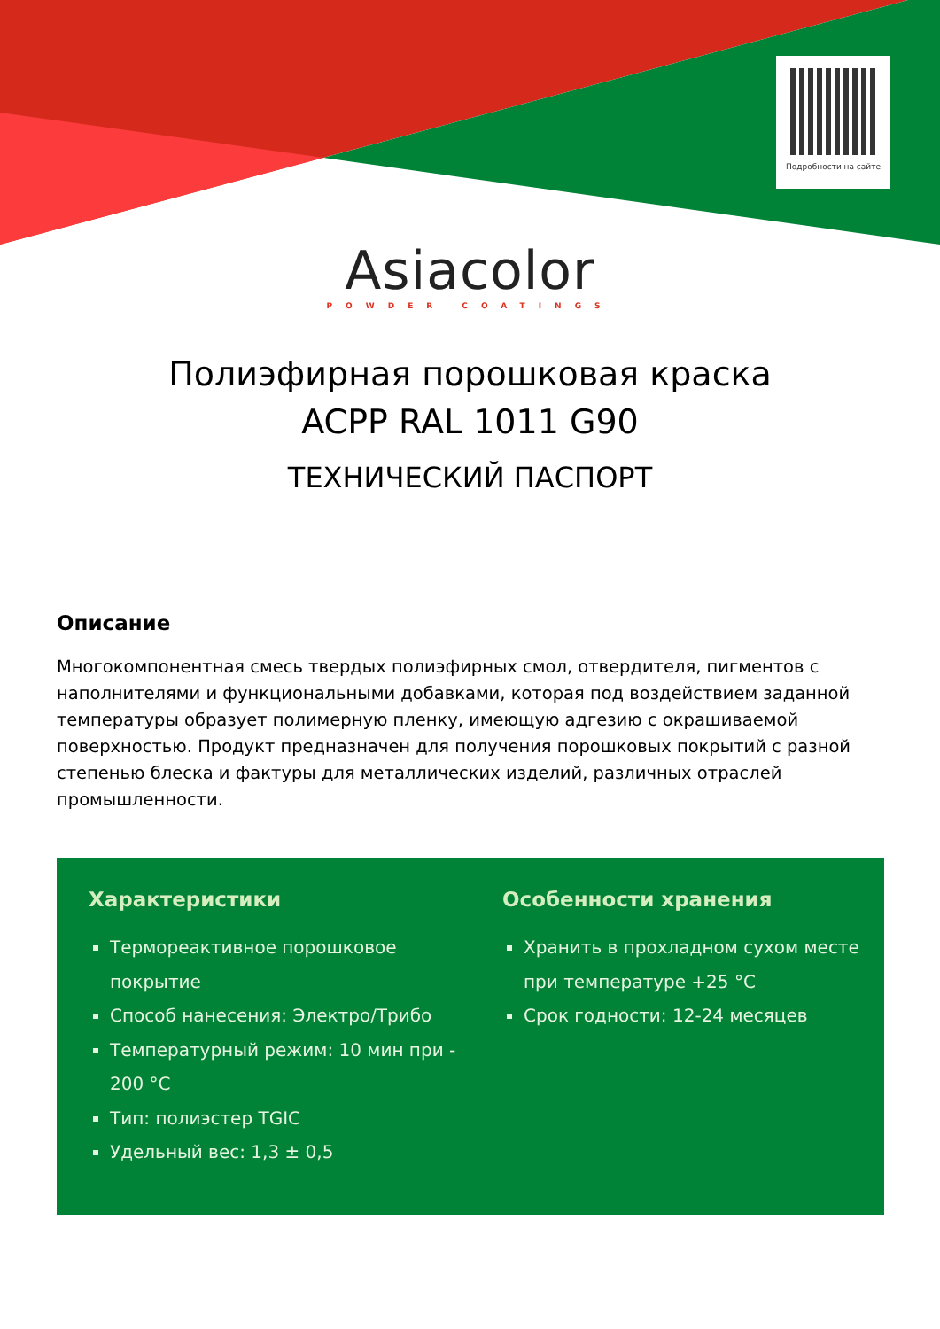Подробности на сайте
Asiacolor
POWDER COATINGS
Полиэфирная порошковая краска
ACPP RAL 1011 G90
ТЕХНИЧЕСКИЙ ПАСПОРТ
Описание
Многокомпонентная смесь твердых полиэфирных смол, отвердителя, пигментов с наполнителями и функциональными добавками, которая под воздействием заданной температуры образует полимерную пленку, имеющую адгезию с окрашиваемой поверхностью. Продукт предназначен для получения порошковых покрытий с разной степенью блеска и фактуры для металлических изделий, различных отраслей промышленности.
Характеристики
Термореактивное порошковое покрытие
Способ нанесения: Электро/Трибо
Температурный режим: 10 мин при - 200 °C
Тип: полиэстер TGIC
Удельный вес: 1,3 ± 0,5
Особенности хранения
Хранить в прохладном сухом месте при температуре +25 °C
Срок годности: 12-24 месяцев